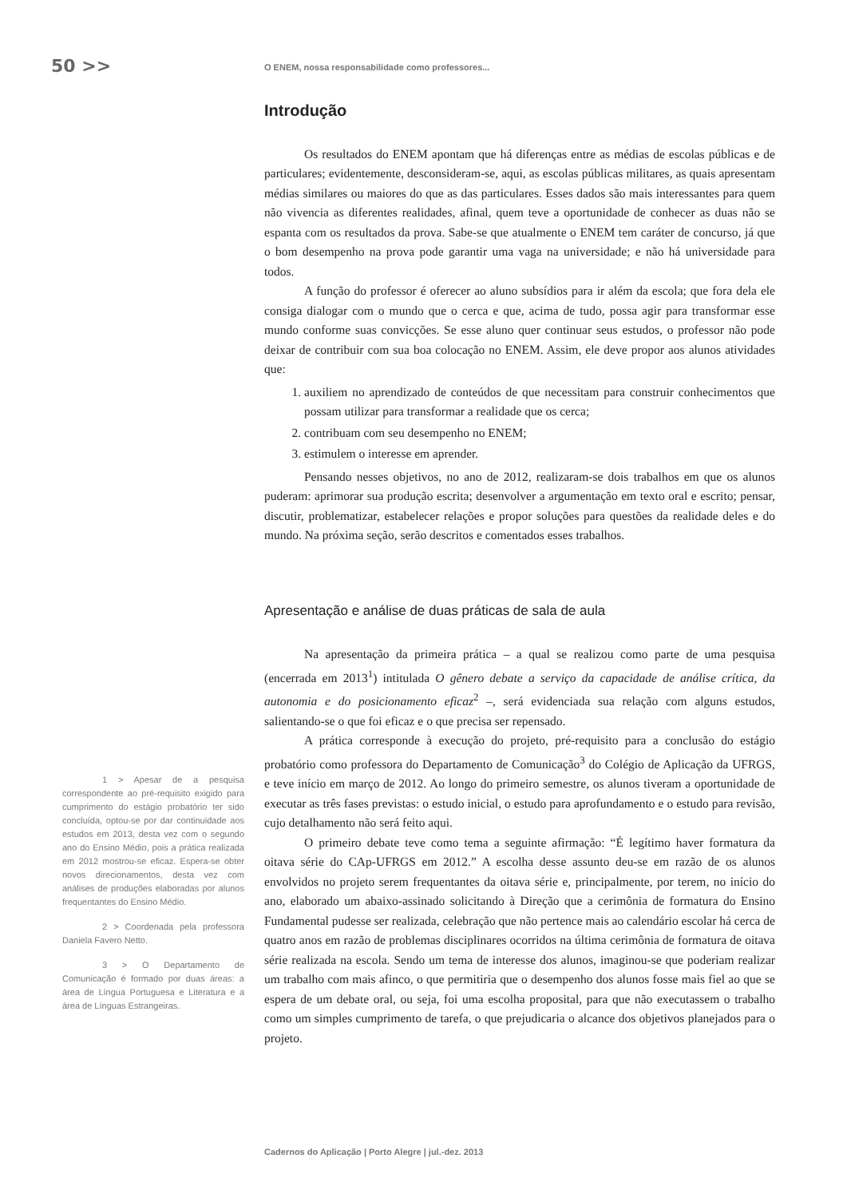50 >>
O ENEM, nossa responsabilidade como professores...
1 > Apesar de a pesquisa correspondente ao pré-requisito exigido para cumprimento do estágio probatório ter sido concluída, optou-se por dar continuidade aos estudos em 2013, desta vez com o segundo ano do Ensino Médio, pois a prática realizada em 2012 mostrou-se eficaz. Espera-se obter novos direcionamentos, desta vez com análises de produções elaboradas por alunos frequentantes do Ensino Médio.
2 > Coordenada pela professora Daniela Favero Netto.
3 > O Departamento de Comunicação é formado por duas áreas: a área de Língua Portuguesa e Literatura e a área de Línguas Estrangeiras.
Introdução
Os resultados do ENEM apontam que há diferenças entre as médias de escolas públicas e de particulares; evidentemente, desconsideram-se, aqui, as escolas públicas militares, as quais apresentam médias similares ou maiores do que as das particulares. Esses dados são mais interessantes para quem não vivencia as diferentes realidades, afinal, quem teve a oportunidade de conhecer as duas não se espanta com os resultados da prova. Sabe-se que atualmente o ENEM tem caráter de concurso, já que o bom desempenho na prova pode garantir uma vaga na universidade; e não há universidade para todos.
A função do professor é oferecer ao aluno subsídios para ir além da escola; que fora dela ele consiga dialogar com o mundo que o cerca e que, acima de tudo, possa agir para transformar esse mundo conforme suas convicções. Se esse aluno quer continuar seus estudos, o professor não pode deixar de contribuir com sua boa colocação no ENEM. Assim, ele deve propor aos alunos atividades que:
1. auxiliem no aprendizado de conteúdos de que necessitam para construir conhecimentos que possam utilizar para transformar a realidade que os cerca;
2. contribuam com seu desempenho no ENEM;
3. estimulem o interesse em aprender.
Pensando nesses objetivos, no ano de 2012, realizaram-se dois trabalhos em que os alunos puderam: aprimorar sua produção escrita; desenvolver a argumentação em texto oral e escrito; pensar, discutir, problematizar, estabelecer relações e propor soluções para questões da realidade deles e do mundo. Na próxima seção, serão descritos e comentados esses trabalhos.
Apresentação e análise de duas práticas de sala de aula
Na apresentação da primeira prática – a qual se realizou como parte de uma pesquisa (encerrada em 2013<sup>1</sup>) intitulada O gênero debate a serviço da capacidade de análise crítica, da autonomia e do posicionamento eficaz<sup>2</sup> –, será evidenciada sua relação com alguns estudos, salientando-se o que foi eficaz e o que precisa ser repensado.
A prática corresponde à execução do projeto, pré-requisito para a conclusão do estágio probatório como professora do Departamento de Comunicação<sup>3</sup> do Colégio de Aplicação da UFRGS, e teve início em março de 2012. Ao longo do primeiro semestre, os alunos tiveram a oportunidade de executar as três fases previstas: o estudo inicial, o estudo para aprofundamento e o estudo para revisão, cujo detalhamento não será feito aqui.
O primeiro debate teve como tema a seguinte afirmação: “É legítimo haver formatura da oitava série do CAp-UFRGS em 2012.” A escolha desse assunto deu-se em razão de os alunos envolvidos no projeto serem frequentantes da oitava série e, principalmente, por terem, no início do ano, elaborado um abaixo-assinado solicitando à Direção que a cerimônia de formatura do Ensino Fundamental pudesse ser realizada, celebração que não pertence mais ao calendário escolar há cerca de quatro anos em razão de problemas disciplinares ocorridos na última cerimônia de formatura de oitava série realizada na escola. Sendo um tema de interesse dos alunos, imaginou-se que poderiam realizar um trabalho com mais afinco, o que permitiria que o desempenho dos alunos fosse mais fiel ao que se espera de um debate oral, ou seja, foi uma escolha proposital, para que não executassem o trabalho como um simples cumprimento de tarefa, o que prejudicaria o alcance dos objetivos planejados para o projeto.
Cadernos do Aplicação | Porto Alegre | jul.-dez. 2013